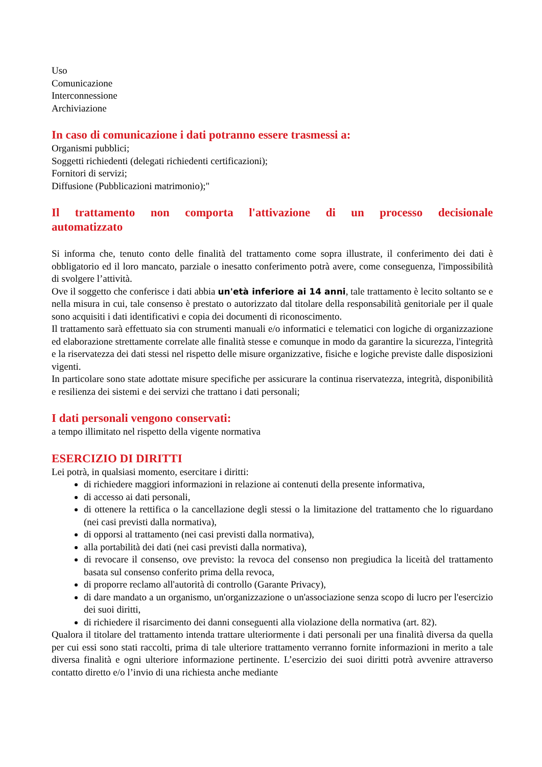Uso
Comunicazione
Interconnessione
Archiviazione
In caso di comunicazione i dati potranno essere trasmessi a:
Organismi pubblici;
Soggetti richiedenti (delegati richiedenti certificazioni);
Fornitori di servizi;
Diffusione (Pubblicazioni matrimonio);"
Il trattamento non comporta l'attivazione di un processo decisionale automatizzato
Si informa che, tenuto conto delle finalità del trattamento come sopra illustrate, il conferimento dei dati è obbligatorio ed il loro mancato, parziale o inesatto conferimento potrà avere, come conseguenza, l'impossibilità di svolgere l’attività.
Ove il soggetto che conferisce i dati abbia un'età inferiore ai 14 anni, tale trattamento è lecito soltanto se e nella misura in cui, tale consenso è prestato o autorizzato dal titolare della responsabilità genitoriale per il quale sono acquisiti i dati identificativi e copia dei documenti di riconoscimento.
Il trattamento sarà effettuato sia con strumenti manuali e/o informatici e telematici con logiche di organizzazione ed elaborazione strettamente correlate alle finalità stesse e comunque in modo da garantire la sicurezza, l'integrità e la riservatezza dei dati stessi nel rispetto delle misure organizzative, fisiche e logiche previste dalle disposizioni vigenti.
In particolare sono state adottate misure specifiche per assicurare la continua riservatezza, integrità, disponibilità e resilienza dei sistemi e dei servizi che trattano i dati personali;
I dati personali vengono conservati:
a tempo illimitato nel rispetto della vigente normativa
ESERCIZIO DI DIRITTI
Lei potrà, in qualsiasi momento, esercitare i diritti:
di richiedere maggiori informazioni in relazione ai contenuti della presente informativa,
di accesso ai dati personali,
di ottenere la rettifica o la cancellazione degli stessi o la limitazione del trattamento che lo riguardano (nei casi previsti dalla normativa),
di opporsi al trattamento (nei casi previsti dalla normativa),
alla portabilità dei dati (nei casi previsti dalla normativa),
di revocare il consenso, ove previsto: la revoca del consenso non pregiudica la liceità del trattamento basata sul consenso conferito prima della revoca,
di proporre reclamo all'autorità di controllo (Garante Privacy),
di dare mandato a un organismo, un'organizzazione o un'associazione senza scopo di lucro per l'esercizio dei suoi diritti,
di richiedere il risarcimento dei danni conseguenti alla violazione della normativa (art. 82).
Qualora il titolare del trattamento intenda trattare ulteriormente i dati personali per una finalità diversa da quella per cui essi sono stati raccolti, prima di tale ulteriore trattamento verranno fornite informazioni in merito a tale diversa finalità e ogni ulteriore informazione pertinente. L’esercizio dei suoi diritti potrà avvenire attraverso contatto diretto e/o l’invio di una richiesta anche mediante